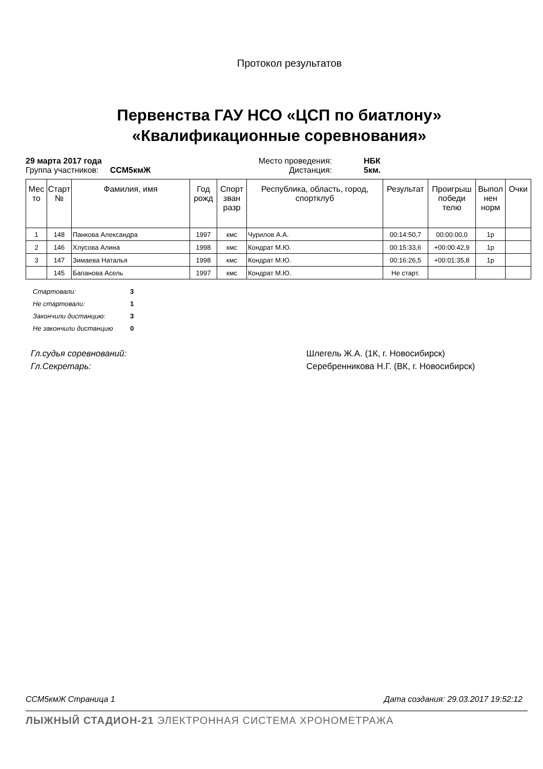Протокол результатов
Первенства ГАУ НСО «ЦСП по биатлону»
«Квалификационные соревнования»
29 марта 2017 года Место проведения: НБК Группа участников: ССМ5кмЖ Дистанция: 5км.
| Мес то | Старт № | Фамилия, имя | Год рожд | Спорт зван разр | Республика, область, город, спортклуб | Результат | Проигрыш победи телю | Выпол нен норм | Очки |
| --- | --- | --- | --- | --- | --- | --- | --- | --- | --- |
| 1 | 148 | Панкова Александра | 1997 | кмс | Чурилов А.А. | 00:14:50,7 | 00:00:00,0 | 1р | |
| 2 | 146 | Хлусова Алина | 1998 | кмс | Кондрат М.Ю. | 00:15:33,6 | +00:00:42,9 | 1р | |
| 3 | 147 | Зимаева Наталья | 1998 | кмс | Кондрат М.Ю. | 00:16:26,5 | +00:01:35,8 | 1р | |
| | 145 | Бапанова Асель | 1997 | кмс | Кондрат М.Ю. | Не старт. | | | |
Стартовали: 3
Не стартовали: 1
Закончили дистанцию: 3
Не закончили дистанцию 0
Гл.судья соревнований: Шлегель Ж.А. (1К, г. Новосибирск) Гл.Секретарь: Серебренникова Н.Г. (ВК, г. Новосибирск)
ССМ5кмЖ Страница 1 Дата создания: 29.03.2017 19:52:12
ЛЫЖНЫЙ СТАДИОН-21 ЭЛЕКТРОННАЯ СИСТЕМА ХРОНОМЕТРАЖА